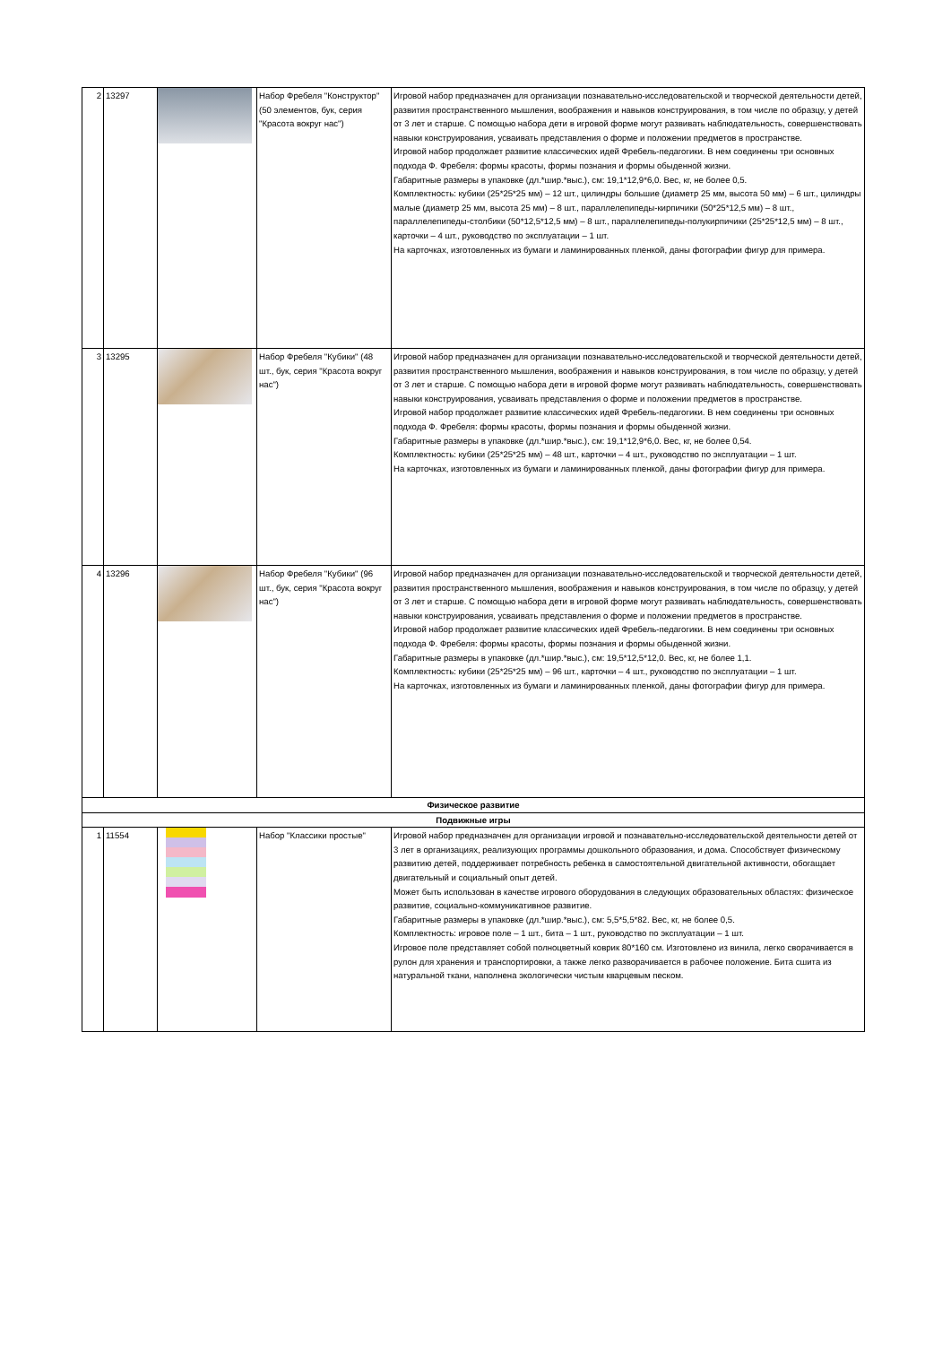| 2 | 13297 | | Набор Фребеля "Конструктор" (50 элементов, бук, серия "Красота вокруг нас") | Игровой набор предназначен для организации познавательно-исследовательской и творческой деятельности детей, развития пространственного мышления, воображения и навыков конструирования, в том числе по образцу, у детей от 3 лет и старше. С помощью набора дети в игровой форме могут развивать наблюдательность, совершенствовать навыки конструирования, усваивать представления о форме и положении предметов в пространстве. Игровой набор продолжает развитие классических идей Фребель-педагогики. В нем соединены три основных подхода Ф. Фребеля: формы красоты, формы познания и формы обыденной жизни. Габаритные размеры в упаковке (дл.*шир.*выс.), см: 19,1*12,9*6,0. Вес, кг, не более 0,5. Комплектность: кубики (25*25*25 мм) – 12 шт., цилиндры большие (диаметр 25 мм, высота 50 мм) – 6 шт., цилиндры малые (диаметр 25 мм, высота 25 мм) – 8 шт., параллелепипеды-кирпичики (50*25*12,5 мм) – 8 шт., параллелепипеды-столбики (50*12,5*12,5 мм) – 8 шт., параллелепипеды-полукирпичики (25*25*12,5 мм) – 8 шт., карточки – 4 шт., руководство по эксплуатации – 1 шт. На карточках, изготовленных из бумаги и ламинированных пленкой, даны фотографии фигур для примера. |
| 3 | 13295 | | Набор Фребеля "Кубики" (48 шт., бук, серия "Красота вокруг нас") | Игровой набор предназначен для организации познавательно-исследовательской и творческой деятельности детей, развития пространственного мышления, воображения и навыков конструирования, в том числе по образцу, у детей от 3 лет и старше. С помощью набора дети в игровой форме могут развивать наблюдательность, совершенствовать навыки конструирования, усваивать представления о форме и положении предметов в пространстве. Игровой набор продолжает развитие классических идей Фребель-педагогики. В нем соединены три основных подхода Ф. Фребеля: формы красоты, формы познания и формы обыденной жизни. Габаритные размеры в упаковке (дл.*шир.*выс.), см: 19,1*12,9*6,0. Вес, кг, не более 0,54. Комплектность: кубики (25*25*25 мм) – 48 шт., карточки – 4 шт., руководство по эксплуатации – 1 шт. На карточках, изготовленных из бумаги и ламинированных пленкой, даны фотографии фигур для примера. |
| 4 | 13296 | | Набор Фребеля "Кубики" (96 шт., бук, серия "Красота вокруг нас") | Игровой набор предназначен для организации познавательно-исследовательской и творческой деятельности детей, развития пространственного мышления, воображения и навыков конструирования, в том числе по образцу, у детей от 3 лет и старше. С помощью набора дети в игровой форме могут развивать наблюдательность, совершенствовать навыки конструирования, усваивать представления о форме и положении предметов в пространстве. Игровой набор продолжает развитие классических идей Фребель-педагогики. В нем соединены три основных подхода Ф. Фребеля: формы красоты, формы познания и формы обыденной жизни. Габаритные размеры в упаковке (дл.*шир.*выс.), см: 19,5*12,5*12,0. Вес, кг, не более 1,1. Комплектность: кубики (25*25*25 мм) – 96 шт., карточки – 4 шт., руководство по эксплуатации – 1 шт. На карточках, изготовленных из бумаги и ламинированных пленкой, даны фотографии фигур для примера. |
| Физическое развитие | | | | |
| Подвижные игры | | | | |
| 1 | 11554 | | Набор "Классики простые" | Игровой набор предназначен для организации игровой и познавательно-исследовательской деятельности детей от 3 лет в организациях, реализующих программы дошкольного образования, и дома. Способствует физическому развитию детей, поддерживает потребность ребенка в самостоятельной двигательной активности, обогащает двигательный и социальный опыт детей. Может быть использован в качестве игрового оборудования в следующих образовательных областях: физическое развитие, социально-коммуникативное развитие. Габаритные размеры в упаковке (дл.*шир.*выс.), см: 5,5*5,5*82. Вес, кг, не более 0,5. Комплектность: игровое поле – 1 шт., бита – 1 шт., руководство по эксплуатации – 1 шт. Игровое поле представляет собой полноцветный коврик 80*160 см. Изготовлено из винила, легко сворачивается в рулон для хранения и транспортировки, а также легко разворачивается в рабочее положение. Бита сшита из натуральной ткани, наполнена экологически чистым кварцевым песком. |